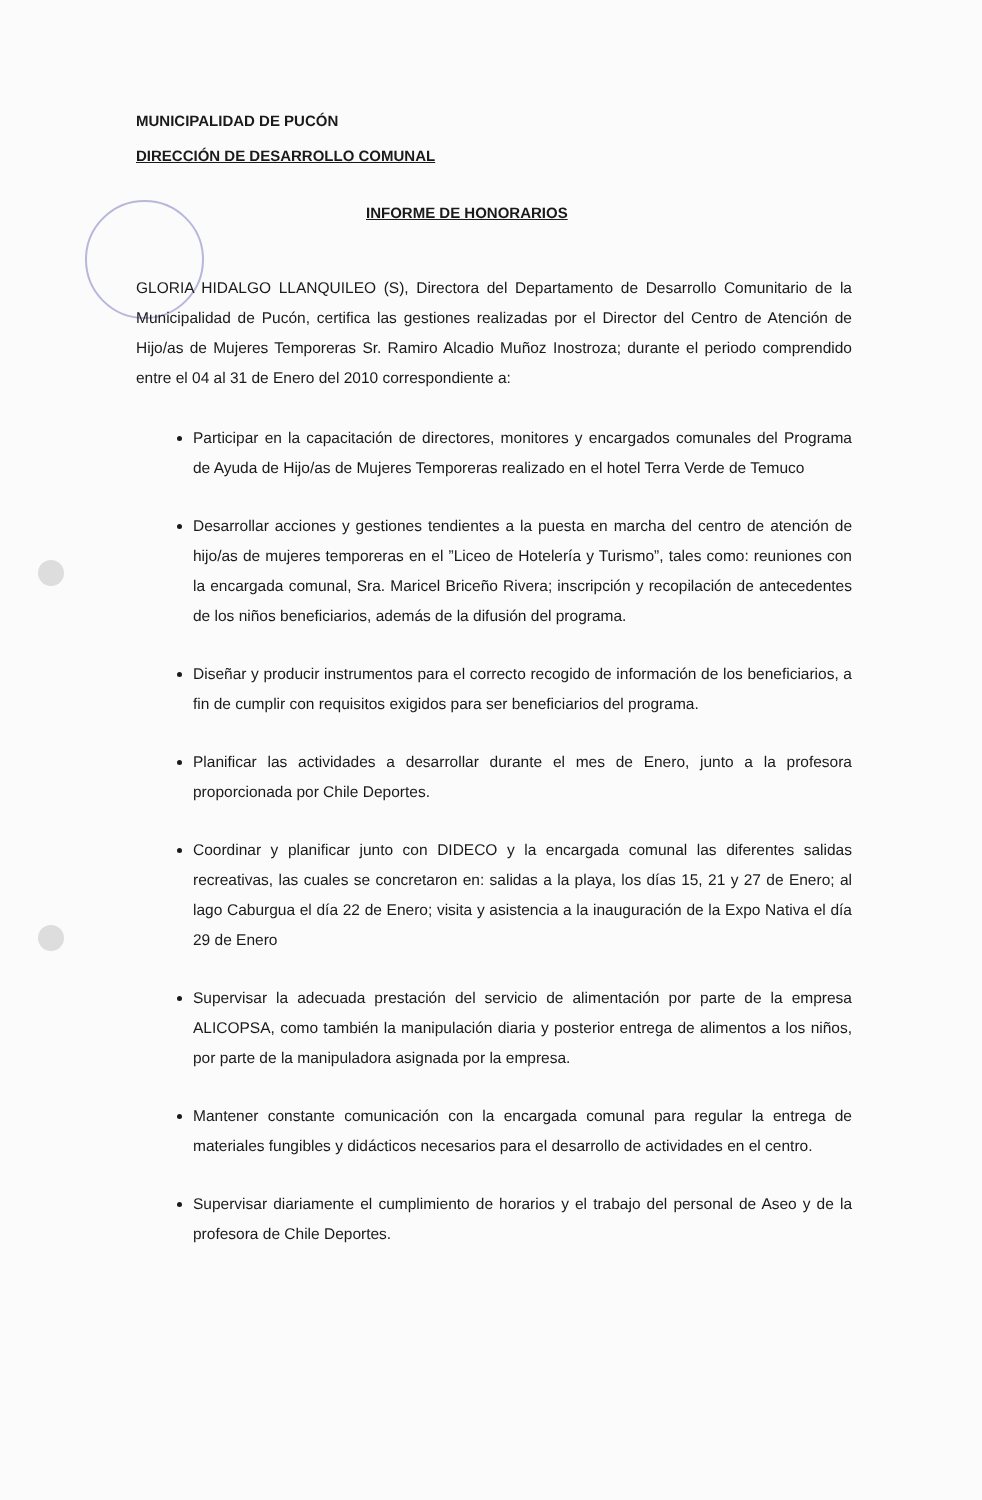MUNICIPALIDAD DE PUCÓN
DIRECCIÓN DE DESARROLLO COMUNAL
INFORME DE HONORARIOS
GLORIA HIDALGO LLANQUILEO (S), Directora del Departamento de Desarrollo Comunitario de la Municipalidad de Pucón, certifica las gestiones realizadas por el Director del Centro de Atención de Hijo/as de Mujeres Temporeras Sr. Ramiro Alcadio Muñoz Inostroza; durante el periodo comprendido entre el 04 al 31 de Enero del 2010 correspondiente a:
Participar en la capacitación de directores, monitores y encargados comunales del Programa de Ayuda de Hijo/as de Mujeres Temporeras realizado en el hotel Terra Verde de Temuco
Desarrollar acciones y gestiones tendientes a la puesta en marcha del centro de atención de hijo/as de mujeres temporeras en el ”Liceo de Hotelería y Turismo”, tales como: reuniones con la encargada comunal, Sra. Maricel Briceño Rivera; inscripción y recopilación de antecedentes de los niños beneficiarios, además de la difusión del programa.
Diseñar y producir instrumentos para el correcto recogido de información de los beneficiarios, a fin de cumplir con requisitos exigidos para ser beneficiarios del programa.
Planificar las actividades a desarrollar durante el mes de Enero, junto a la profesora proporcionada por Chile Deportes.
Coordinar y planificar junto con DIDECO y la encargada comunal las diferentes salidas recreativas, las cuales se concretaron en: salidas a la playa, los días 15, 21 y 27 de Enero; al lago Caburgua el día 22 de Enero; visita y asistencia a la inauguración de la Expo Nativa el día 29 de Enero
Supervisar la adecuada prestación del servicio de alimentación por parte de la empresa ALICOPSA, como también la manipulación diaria y posterior entrega de alimentos a los niños, por parte de la manipuladora asignada por la empresa.
Mantener constante comunicación con la encargada comunal para regular la entrega de materiales fungibles y didácticos necesarios para el desarrollo de actividades en el centro.
Supervisar diariamente el cumplimiento de horarios y el trabajo del personal de Aseo y de la profesora de Chile Deportes.